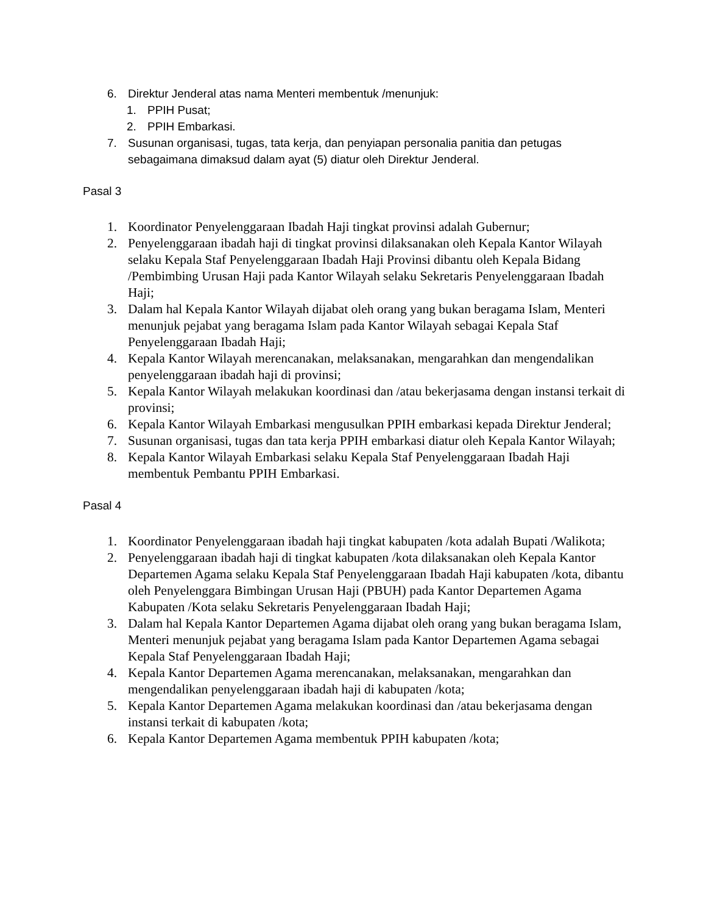6. Direktur Jenderal atas nama Menteri membentuk /menunjuk:
1. PPIH Pusat;
2. PPIH Embarkasi.
7. Susunan organisasi, tugas, tata kerja, dan penyiapan personalia panitia dan petugas sebagaimana dimaksud dalam ayat (5) diatur oleh Direktur Jenderal.
Pasal 3
1. Koordinator Penyelenggaraan Ibadah Haji tingkat provinsi adalah Gubernur;
2. Penyelenggaraan ibadah haji di tingkat provinsi dilaksanakan oleh Kepala Kantor Wilayah selaku Kepala Staf Penyelenggaraan Ibadah Haji Provinsi dibantu oleh Kepala Bidang /Pembimbing Urusan Haji pada Kantor Wilayah selaku Sekretaris Penyelenggaraan Ibadah Haji;
3. Dalam hal Kepala Kantor Wilayah dijabat oleh orang yang bukan beragama Islam, Menteri menunjuk pejabat yang beragama Islam pada Kantor Wilayah sebagai Kepala Staf Penyelenggaraan Ibadah Haji;
4. Kepala Kantor Wilayah merencanakan, melaksanakan, mengarahkan dan mengendalikan penyelenggaraan ibadah haji di provinsi;
5. Kepala Kantor Wilayah melakukan koordinasi dan /atau bekerjasama dengan instansi terkait di provinsi;
6. Kepala Kantor Wilayah Embarkasi mengusulkan PPIH embarkasi kepada Direktur Jenderal;
7. Susunan organisasi, tugas dan tata kerja PPIH embarkasi diatur oleh Kepala Kantor Wilayah;
8. Kepala Kantor Wilayah Embarkasi selaku Kepala Staf Penyelenggaraan Ibadah Haji membentuk Pembantu PPIH Embarkasi.
Pasal 4
1. Koordinator Penyelenggaraan ibadah haji tingkat kabupaten /kota adalah Bupati /Walikota;
2. Penyelenggaraan ibadah haji di tingkat kabupaten /kota dilaksanakan oleh Kepala Kantor Departemen Agama selaku Kepala Staf Penyelenggaraan Ibadah Haji kabupaten /kota, dibantu oleh Penyelenggara Bimbingan Urusan Haji (PBUH) pada Kantor Departemen Agama Kabupaten /Kota selaku Sekretaris Penyelenggaraan Ibadah Haji;
3. Dalam hal Kepala Kantor Departemen Agama dijabat oleh orang yang bukan beragama Islam, Menteri menunjuk pejabat yang beragama Islam pada Kantor Departemen Agama sebagai Kepala Staf Penyelenggaraan Ibadah Haji;
4. Kepala Kantor Departemen Agama merencanakan, melaksanakan, mengarahkan dan mengendalikan penyelenggaraan ibadah haji di kabupaten /kota;
5. Kepala Kantor Departemen Agama melakukan koordinasi dan /atau bekerjasama dengan instansi terkait di kabupaten /kota;
6. Kepala Kantor Departemen Agama membentuk PPIH kabupaten /kota;